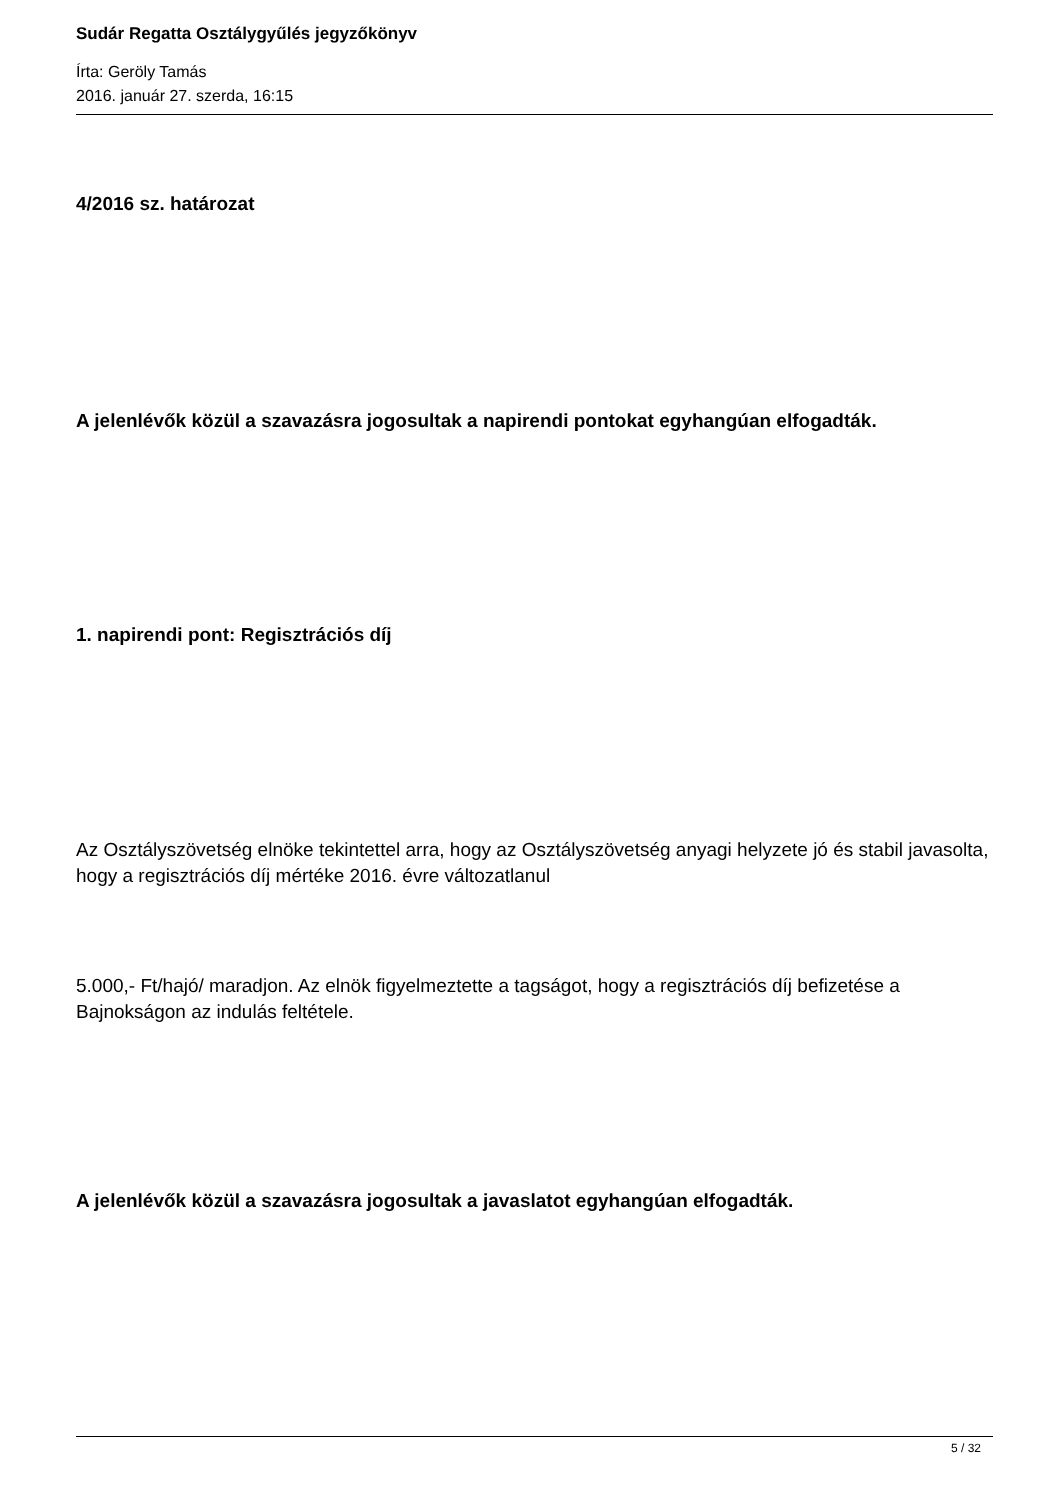Sudár Regatta Osztálygyűlés jegyzőkönyv
Írta: Geröly Tamás
2016. január 27. szerda, 16:15
4/2016 sz. határozat
A jelenlévők közül a szavazásra jogosultak a napirendi pontokat egyhangúan elfogadták.
1. napirendi pont: Regisztrációs díj
Az Osztályszövetség elnöke tekintettel arra, hogy az Osztályszövetség anyagi helyzete jó és stabil javasolta, hogy a regisztrációs díj mértéke 2016. évre változatlanul
5.000,- Ft/hajó/ maradjon. Az elnök figyelmeztette a tagságot, hogy a regisztrációs díj befizetése a Bajnokságon az indulás feltétele.
A jelenlévők közül a szavazásra jogosultak a javaslatot egyhangúan elfogadták.
5 / 32